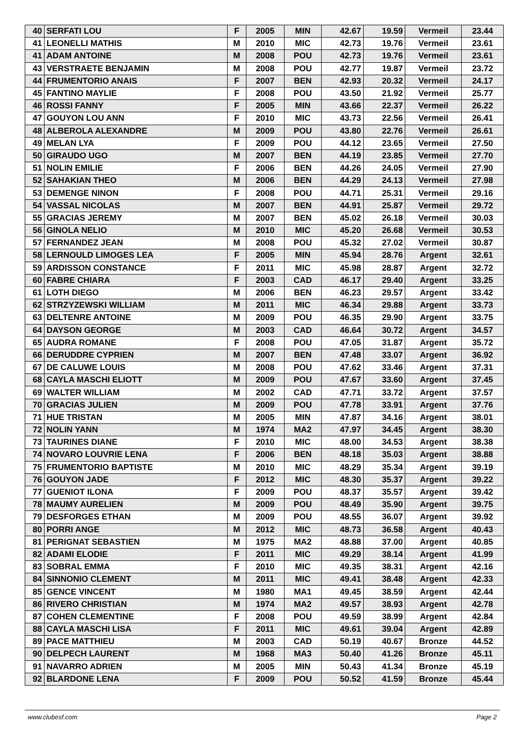| 40 | SERFATI LOU | F | 2005 | MIN | 42.67 | 19.59 | Vermeil | 23.44 |
| 41 | LEONELLI MATHIS | M | 2010 | MIC | 42.73 | 19.76 | Vermeil | 23.61 |
| 41 | ADAM ANTOINE | M | 2008 | POU | 42.73 | 19.76 | Vermeil | 23.61 |
| 43 | VERSTRAETE BENJAMIN | M | 2008 | POU | 42.77 | 19.87 | Vermeil | 23.72 |
| 44 | FRUMENTORIO ANAIS | F | 2007 | BEN | 42.93 | 20.32 | Vermeil | 24.17 |
| 45 | FANTINO MAYLIE | F | 2008 | POU | 43.50 | 21.92 | Vermeil | 25.77 |
| 46 | ROSSI FANNY | F | 2005 | MIN | 43.66 | 22.37 | Vermeil | 26.22 |
| 47 | GOUYON LOU ANN | F | 2010 | MIC | 43.73 | 22.56 | Vermeil | 26.41 |
| 48 | ALBEROLA ALEXANDRE | M | 2009 | POU | 43.80 | 22.76 | Vermeil | 26.61 |
| 49 | MELAN LYA | F | 2009 | POU | 44.12 | 23.65 | Vermeil | 27.50 |
| 50 | GIRAUDO UGO | M | 2007 | BEN | 44.19 | 23.85 | Vermeil | 27.70 |
| 51 | NOLIN EMILIE | F | 2006 | BEN | 44.26 | 24.05 | Vermeil | 27.90 |
| 52 | SAHAKIAN THEO | M | 2006 | BEN | 44.29 | 24.13 | Vermeil | 27.98 |
| 53 | DEMENGE NINON | F | 2008 | POU | 44.71 | 25.31 | Vermeil | 29.16 |
| 54 | VASSAL NICOLAS | M | 2007 | BEN | 44.91 | 25.87 | Vermeil | 29.72 |
| 55 | GRACIAS JEREMY | M | 2007 | BEN | 45.02 | 26.18 | Vermeil | 30.03 |
| 56 | GINOLA NELIO | M | 2010 | MIC | 45.20 | 26.68 | Vermeil | 30.53 |
| 57 | FERNANDEZ JEAN | M | 2008 | POU | 45.32 | 27.02 | Vermeil | 30.87 |
| 58 | LERNOULD LIMOGES LEA | F | 2005 | MIN | 45.94 | 28.76 | Argent | 32.61 |
| 59 | ARDISSON CONSTANCE | F | 2011 | MIC | 45.98 | 28.87 | Argent | 32.72 |
| 60 | FABRE CHIARA | F | 2003 | CAD | 46.17 | 29.40 | Argent | 33.25 |
| 61 | LOTH DIEGO | M | 2006 | BEN | 46.23 | 29.57 | Argent | 33.42 |
| 62 | STRZYZEWSKI WILLIAM | M | 2011 | MIC | 46.34 | 29.88 | Argent | 33.73 |
| 63 | DELTENRE ANTOINE | M | 2009 | POU | 46.35 | 29.90 | Argent | 33.75 |
| 64 | DAYSON GEORGE | M | 2003 | CAD | 46.64 | 30.72 | Argent | 34.57 |
| 65 | AUDRA ROMANE | F | 2008 | POU | 47.05 | 31.87 | Argent | 35.72 |
| 66 | DERUDDRE CYPRIEN | M | 2007 | BEN | 47.48 | 33.07 | Argent | 36.92 |
| 67 | DE CALUWE LOUIS | M | 2008 | POU | 47.62 | 33.46 | Argent | 37.31 |
| 68 | CAYLA MASCHI ELIOTT | M | 2009 | POU | 47.67 | 33.60 | Argent | 37.45 |
| 69 | WALTER WILLIAM | M | 2002 | CAD | 47.71 | 33.72 | Argent | 37.57 |
| 70 | GRACIAS JULIEN | M | 2009 | POU | 47.78 | 33.91 | Argent | 37.76 |
| 71 | HUE TRISTAN | M | 2005 | MIN | 47.87 | 34.16 | Argent | 38.01 |
| 72 | NOLIN YANN | M | 1974 | MA2 | 47.97 | 34.45 | Argent | 38.30 |
| 73 | TAURINES DIANE | F | 2010 | MIC | 48.00 | 34.53 | Argent | 38.38 |
| 74 | NOVARO LOUVRIE LENA | F | 2006 | BEN | 48.18 | 35.03 | Argent | 38.88 |
| 75 | FRUMENTORIO BAPTISTE | M | 2010 | MIC | 48.29 | 35.34 | Argent | 39.19 |
| 76 | GOUYON JADE | F | 2012 | MIC | 48.30 | 35.37 | Argent | 39.22 |
| 77 | GUENIOT ILONA | F | 2009 | POU | 48.37 | 35.57 | Argent | 39.42 |
| 78 | MAUMY AURELIEN | M | 2009 | POU | 48.49 | 35.90 | Argent | 39.75 |
| 79 | DESFORGES ETHAN | M | 2009 | POU | 48.55 | 36.07 | Argent | 39.92 |
| 80 | PORRI ANGE | M | 2012 | MIC | 48.73 | 36.58 | Argent | 40.43 |
| 81 | PERIGNAT SEBASTIEN | M | 1975 | MA2 | 48.88 | 37.00 | Argent | 40.85 |
| 82 | ADAMI ELODIE | F | 2011 | MIC | 49.29 | 38.14 | Argent | 41.99 |
| 83 | SOBRAL EMMA | F | 2010 | MIC | 49.35 | 38.31 | Argent | 42.16 |
| 84 | SINNONIO CLEMENT | M | 2011 | MIC | 49.41 | 38.48 | Argent | 42.33 |
| 85 | GENCE VINCENT | M | 1980 | MA1 | 49.45 | 38.59 | Argent | 42.44 |
| 86 | RIVERO CHRISTIAN | M | 1974 | MA2 | 49.57 | 38.93 | Argent | 42.78 |
| 87 | COHEN CLEMENTINE | F | 2008 | POU | 49.59 | 38.99 | Argent | 42.84 |
| 88 | CAYLA MASCHI LISA | F | 2011 | MIC | 49.61 | 39.04 | Argent | 42.89 |
| 89 | PACE MATTHIEU | M | 2003 | CAD | 50.19 | 40.67 | Bronze | 44.52 |
| 90 | DELPECH LAURENT | M | 1968 | MA3 | 50.40 | 41.26 | Bronze | 45.11 |
| 91 | NAVARRO ADRIEN | M | 2005 | MIN | 50.43 | 41.34 | Bronze | 45.19 |
| 92 | BLARDONE LENA | F | 2009 | POU | 50.52 | 41.59 | Bronze | 45.44 |
www.clubesf.com Page 2